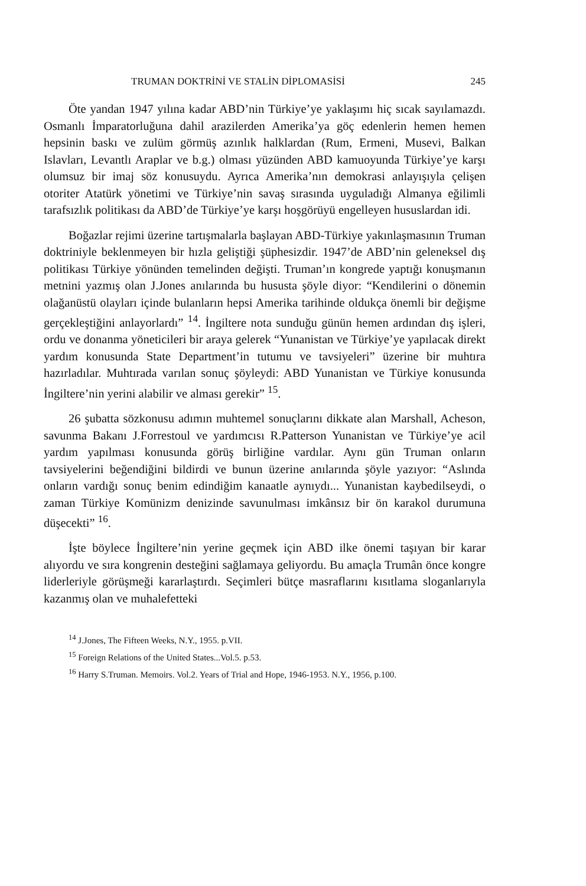TRUMAN DOKTRİNİ VE STALİN DİPLOMASİSİ 245
Öte yandan 1947 yılına kadar ABD’nin Türkiye’ye yaklaşımı hiç sıcak sayılamazdı. Osmanlı İmparatorluğuna dahil arazilerden Amerika’ya göç edenlerin hemen hemen hepsinin baskı ve zulüm görmüş azınlık halklardan (Rum, Ermeni, Musevi, Balkan Islavları, Levantlı Araplar ve b.g.) olması yüzünden ABD kamuoyunda Türkiye’ye karşı olumsuz bir imaj söz konusuydu. Ayrıca Amerika’nın demokrasi anlayışıyla çelişen otoriter Atatürk yönetimi ve Türkiye’nin savaş sırasında uyguladığı Almanya eğilimli tarafsızlık politikası da ABD’de Türkiye’ye karşı hoşgörüyü engelleyen hususlardan idi.
Boğazlar rejimi üzerine tartışmalarla başlayan ABD-Türkiye yakınlaşmasının Truman doktriniyle beklenmeyen bir hızla geliştiği şüphesizdir. 1947’de ABD’nin geleneksel dış politikası Türkiye yönünden temelinden değişti. Truman’ın kongrede yaptığı konuşmanın metnini yazmış olan J.Jones anılarında bu hususta şöyle diyor: “Kendilerini o dönemin olağanüstü olayları içinde bulanların hepsi Amerika tarihinde oldukça önemli bir değişme gerçekleştiğini anlayorlardı” <sup>14</sup>. İngiltere nota sunduğu günün hemen ardından dış işleri, ordu ve donanma yöneticileri bir araya gelerek “Yunanistan ve Türkiye’ye yapılacak direkt yardım konusunda State Department’in tutumu ve tavsiyeleri” üzerine bir muhtıra hazırladılar. Muhtırada varılan sonuç şöyleydi: ABD Yunanistan ve Türkiye konusunda İngiltere’nin yerini alabilir ve alması gerekir” <sup>15</sup>.
26 şubatta sözkonusu adımın muhtemel sonuçlarını dikkate alan Marshall, Acheson, savunma Bakanı J.Forrestoul ve yardımcısı R.Patterson Yunanistan ve Türkiye’ye acil yardım yapılması konusunda görüş birliğine vardılar. Aynı gün Truman onların tavsiyelerini beğendiğini bildirdi ve bunun üzerine anılarında şöyle yazıyor: “Aslında onların vardığı sonuç benim edindiğim kanaatle aynıydı... Yunanistan kaybedilseydi, o zaman Türkiye Komünizm denizinde savunulması imkânsız bir ön karakol durumuna düşecekti” <sup>16</sup>.
İşte böylece İngiltere’nin yerine geçmek için ABD ilke önemi taşıyan bir karar alıyordu ve sıra kongrenin desteğini sağlamaya geliyordu. Bu amaçla Trumân önce kongre liderleriyle görüşmeği kararlaştırdı. Seçimleri bütçe masraflarını kısıtlama sloganlarıyla kazanmış olan ve muhalefetteki
<sup>14</sup> J.Jones, The Fifteen Weeks, N.Y., 1955. p.VII.
<sup>15</sup> Foreign Relations of the United States...Vol.5. p.53.
<sup>16</sup> Harry S.Truman. Memoirs. Vol.2. Years of Trial and Hope, 1946-1953. N.Y., 1956, p.100.